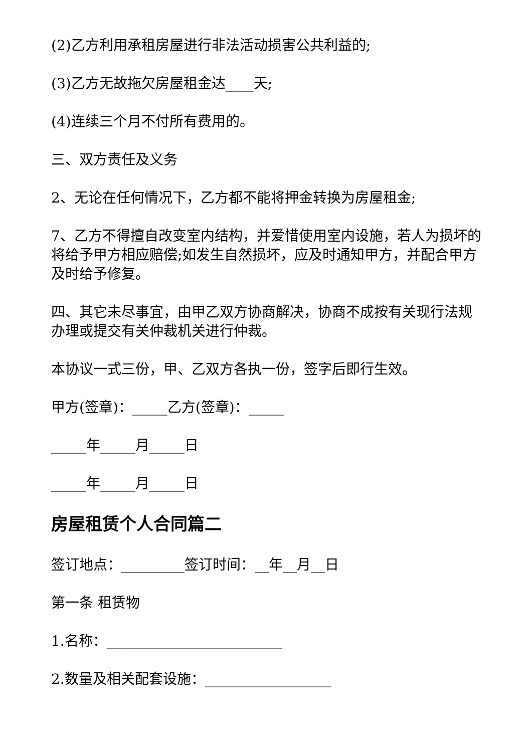(2)乙方利用承租房屋进行非法活动损害公共利益的;
(3)乙方无故拖欠房屋租金达____天;
(4)连续三个月不付所有费用的。
三、双方责任及义务
2、无论在任何情况下，乙方都不能将押金转换为房屋租金;
7、乙方不得擅自改变室内结构，并爱惜使用室内设施，若人为损坏的将给予甲方相应赔偿;如发生自然损坏，应及时通知甲方，并配合甲方及时给予修复。
四、其它未尽事宜，由甲乙双方协商解决，协商不成按有关现行法规办理或提交有关仲裁机关进行仲裁。
本协议一式三份，甲、乙双方各执一份，签字后即行生效。
甲方(签章)：_____乙方(签章)：_____
_____年_____月_____日
_____年_____月_____日
房屋租赁个人合同篇二
签订地点：_________签订时间：__年__月__日
第一条 租赁物
1.名称：_________________________
2.数量及相关配套设施：__________________